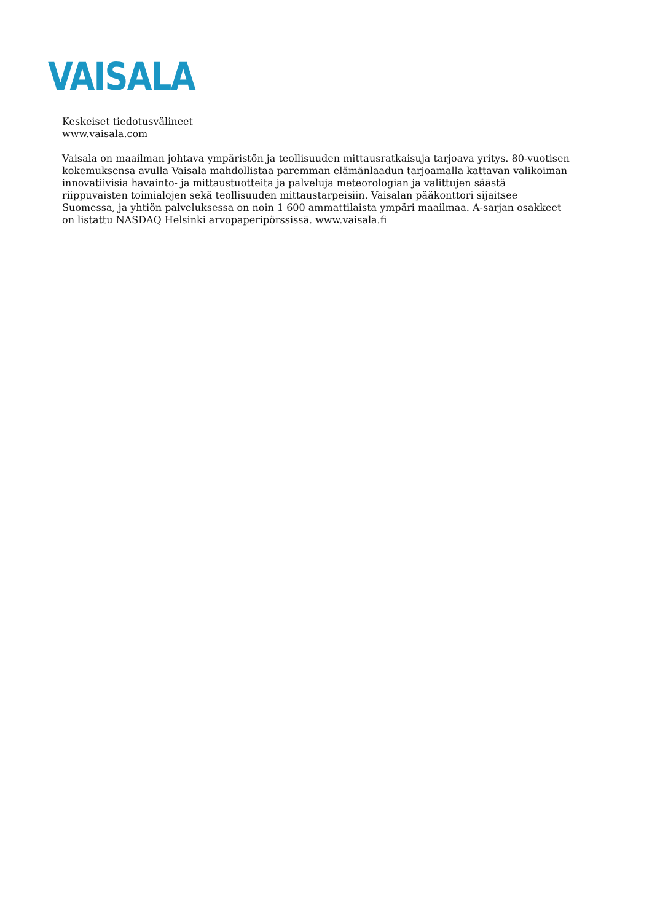VAISALA
Keskeiset tiedotusvälineet
www.vaisala.com
Vaisala on maailman johtava ympäristön ja teollisuuden mittausratkaisuja tarjoava yritys. 80-vuotisen kokemuksensa avulla Vaisala mahdollistaa paremman elämänlaadun tarjoamalla kattavan valikoiman innovatiivisia havainto- ja mittaustuotteita ja palveluja meteorologian ja valittujen säästä riippuvaisten toimialojen sekä teollisuuden mittaustarpeisiin. Vaisalan pääkonttori sijaitsee Suomessa, ja yhtiön palveluksessa on noin 1 600 ammattilaista ympäri maailmaa. A-sarjan osakkeet on listattu NASDAQ Helsinki arvopaperipörssissä. www.vaisala.fi